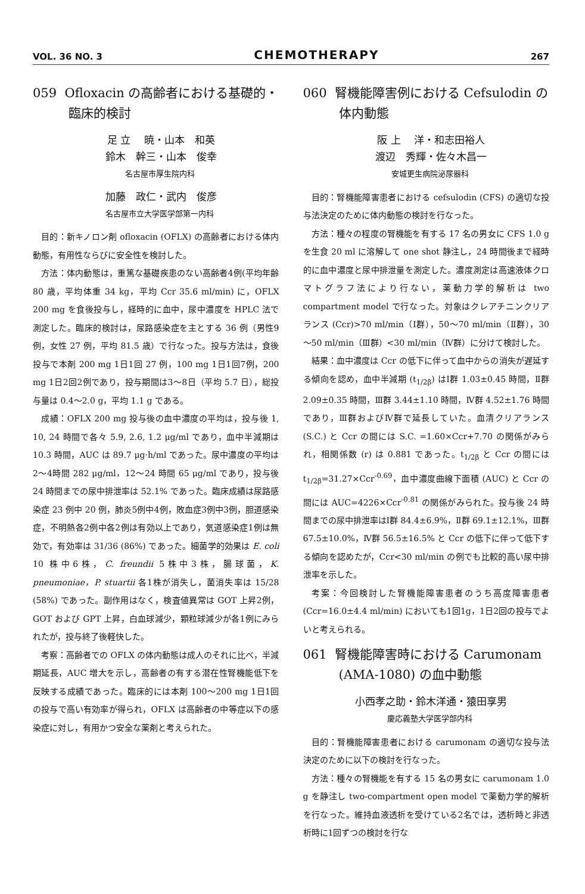VOL. 36 NO. 3 CHEMOTHERAPY 267
059 Ofloxacin の高齢者における基礎的・臨床的検討
足 立　 暁・山本　和英
鈴木　幹三・山本　俊幸
名古屋市厚生院内科
加藤　政仁・武内　俊彦
名古屋市立大学医学部第一内科
目的：新キノロン剤 ofloxacin (OFLX) の高齢者における体内動態，有用性ならびに安全性を検討した。
方法：体内動態は，重篤な基礎疾患のない高齢者4例(平均年齢 80 歳，平均体重 34 kg，平均 Ccr 35.6 ml/min) に，OFLX 200 mg を食後投与し，経時的に血中，尿中濃度を HPLC 法で測定した。臨床的検討は，尿路感染症を主とする 36 例（男性9例，女性 27 例，平均 81.5 歳）で行なった。投与方法は，食後投与で本剤 200 mg 1日1回 27 例，100 mg 1日1回7例，200 mg 1日2回2例であり，投与期間は3～8日（平均 5.7 日），総投与量は 0.4～2.0 g，平均 1.1 g である。
成績：OFLX 200 mg 投与後の血中濃度の平均は，投与後 1, 10, 24 時間で各々 5.9, 2.6, 1.2 μg/ml であり，血中半減期は 10.3 時間，AUC は 89.7 μg·h/ml であった。尿中濃度の平均は2～4時間 282 μg/ml，12～24 時間 65 μg/ml であり，投与後 24 時間までの尿中排泄率は 52.1% であった。臨床成績は尿路感染症 23 例中 20 例，肺炎5例中4例，敗血症3例中3例，胆道感染症，不明熱各2例中各2例は有効以上であり，気道感染症1例は無効で，有効率は 31/36 (86%) であった。細菌学的効果は E. coli 10 株中6株，C. freundii 5株中3株，腸球菌，K. pneumoniae，P. stuartii 各1株が消失し，菌消失率は 15/28 (58%) であった。副作用はなく，検査値異常は GOT 上昇2例，GOT および GPT 上昇，白血球減少，顆粒球減少が各1例にみられたが，投与終了後軽快した。
考察：高齢者での OFLX の体内動態は成人のそれに比べ，半減期延長，AUC 増大を示し，高齢者の有する潜在性腎機能低下を反映する成績であった。臨床的には本剤 100～200 mg 1日1回の投与で高い有効率が得られ，OFLX は高齢者の中等症以下の感染症に対し，有用かつ安全な薬剤と考えられた。
060 腎機能障害例における Cefsulodin の体内動態
阪 上　 洋・和志田裕人
渡辺　秀輝・佐々木昌一
安城更生病院泌尿器科
目的：腎機能障害患者における cefsulodin (CFS) の適切な投与法決定のために体内動態の検討を行なった。
方法：種々の程度の腎機能を有する 17 名の男女に CFS 1.0 g を生食 20 ml に溶解して one shot 静注し，24 時間後まで経時的に血中濃度と尿中排泄量を測定した。濃度測定は高速液体クロマトグラフ法により行ない，薬動力学的解析は two compartment model で行なった。対象はクレアチニンクリアランス (Ccr)>70 ml/min（Ⅰ群），50～70 ml/min（Ⅱ群），30～50 ml/min（Ⅲ群）<30 ml/min（Ⅳ群）に分けて検討した。
結果：血中濃度は Ccr の低下に伴って血中からの消失が遅延する傾向を認め，血中半減期 (t<sub>1/2β</sub>) はⅠ群 1.03±0.45 時間，Ⅱ群 2.09±0.35 時間，Ⅲ群 3.44±1.10 時間，Ⅳ群 4.52±1.76 時間であり，Ⅲ群およびⅣ群で延長していた。血清クリアランス (S.C.) と Ccr の間には S.C. =1.60×Ccr+7.70 の関係がみられ，相関係数 (r) は 0.881 であった。t<sub>1/2β</sub> と Ccr の間には t<sub>1/2β</sub>=31.27×Ccr<sup>-0.69</sup>，血中濃度曲線下面積 (AUC) と Ccr の間には AUC=4226×Ccr<sup>-0.81</sup> の関係がみられた。投与後 24 時間までの尿中排泄率はⅠ群 84.4±6.9%，Ⅱ群 69.1±12.1%，Ⅲ群 67.5±10.0%，Ⅳ群 56.5±16.5% と Ccr の低下に伴って低下する傾向を認めたが，Ccr<30 ml/min の例でも比較的高い尿中排泄率を示した。
考案：今回検討した腎機能障害患者のうち高度障害患者 (Ccr=16.0±4.4 ml/min) においても1回1g，1日2回の投与でよいと考えられる。
061 腎機能障害時における Carumonam (AMA-1080) の血中動態
小西孝之助・鈴木洋通・猿田享男
慶応義塾大学医学部内科
目的：腎機能障害患者における carumonam の適切な投与法決定のために以下の検討を行なった。
方法：種々の腎機能を有する 15 名の男女に carumonam 1.0 g を静注し two-compartment open model で薬動力学的解析を行なった。維持血液透析を受けている2名では，透析時と非透析時に1回ずつの検討を行な